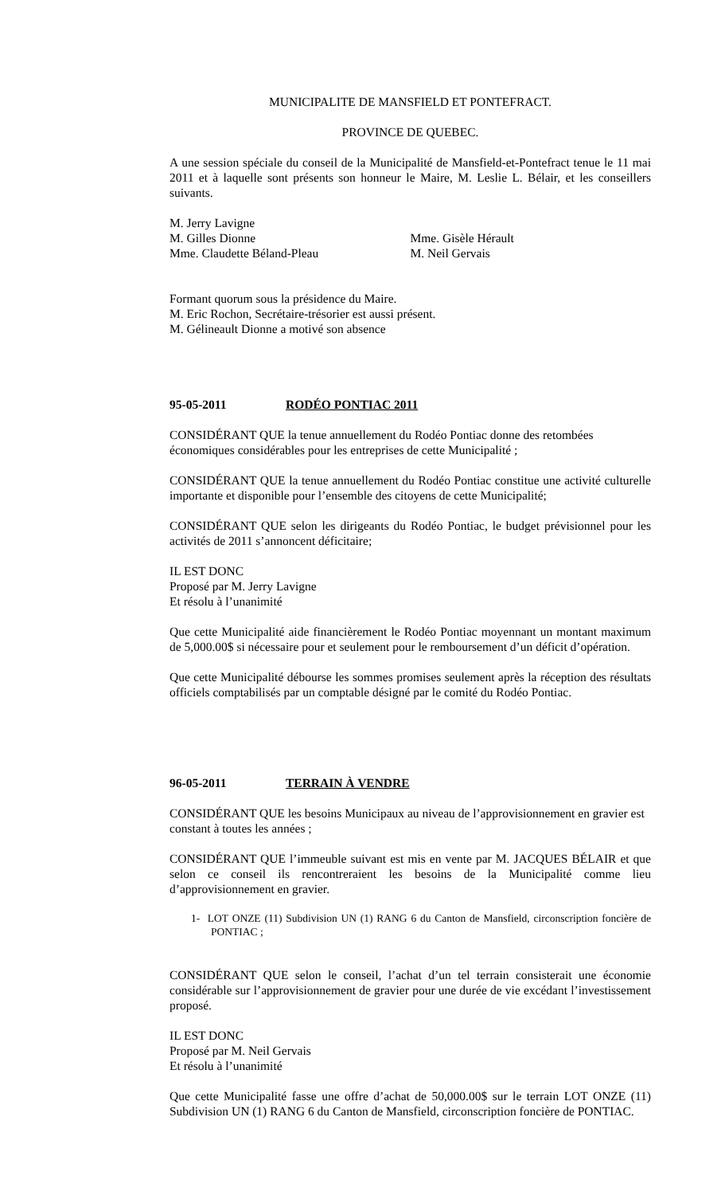MUNICIPALITE DE MANSFIELD ET PONTEFRACT.
PROVINCE DE QUEBEC.
A une session spéciale du conseil de la Municipalité de Mansfield-et-Pontefract tenue le 11 mai 2011 et à laquelle sont présents son honneur le Maire, M. Leslie L. Bélair, et les conseillers suivants.
M. Jerry Lavigne
M. Gilles Dionne
Mme. Claudette Béland-Pleau
Mme. Gisèle Hérault
M. Neil Gervais
Formant quorum sous la présidence du Maire.
M. Eric Rochon, Secrétaire-trésorier est aussi présent.
M. Gélineault Dionne a motivé son absence
95-05-2011 RODÉO PONTIAC 2011
CONSIDÉRANT QUE la tenue annuellement du Rodéo Pontiac donne des retombées économiques considérables pour les entreprises de cette Municipalité ;
CONSIDÉRANT QUE la tenue annuellement du Rodéo Pontiac constitue une activité culturelle importante et disponible pour l’ensemble des citoyens de cette Municipalité;
CONSIDÉRANT QUE selon les dirigeants du Rodéo Pontiac, le budget prévisionnel pour les activités de 2011 s’annoncent déficitaire;
IL EST DONC
Proposé par M. Jerry Lavigne
Et résolu à l’unanimité
Que cette Municipalité aide financièrement le Rodéo Pontiac moyennant un montant maximum de 5,000.00$ si nécessaire pour et seulement pour le remboursement d’un déficit d’opération.
Que cette Municipalité débourse les sommes promises seulement après la réception des résultats officiels comptabilisés par un comptable désigné par le comité du Rodéo Pontiac.
96-05-2011 TERRAIN À VENDRE
CONSIDÉRANT QUE les besoins Municipaux au niveau de l’approvisionnement en gravier est constant à toutes les années ;
CONSIDÉRANT QUE l’immeuble suivant est mis en vente par M. JACQUES BÉLAIR et que selon ce conseil ils rencontreraient les besoins de la Municipalité comme lieu d’approvisionnement en gravier.
1- LOT ONZE (11) Subdivision UN (1) RANG 6 du Canton de Mansfield, circonscription foncière de PONTIAC ;
CONSIDÉRANT QUE selon le conseil, l’achat d’un tel terrain consisterait une économie considérable sur l’approvisionnement de gravier pour une durée de vie excédant l’investissement proposé.
IL EST DONC
Proposé par M. Neil Gervais
Et résolu à l’unanimité
Que cette Municipalité fasse une offre d’achat de 50,000.00$ sur le terrain LOT ONZE (11) Subdivision UN (1) RANG 6 du Canton de Mansfield, circonscription foncière de PONTIAC.